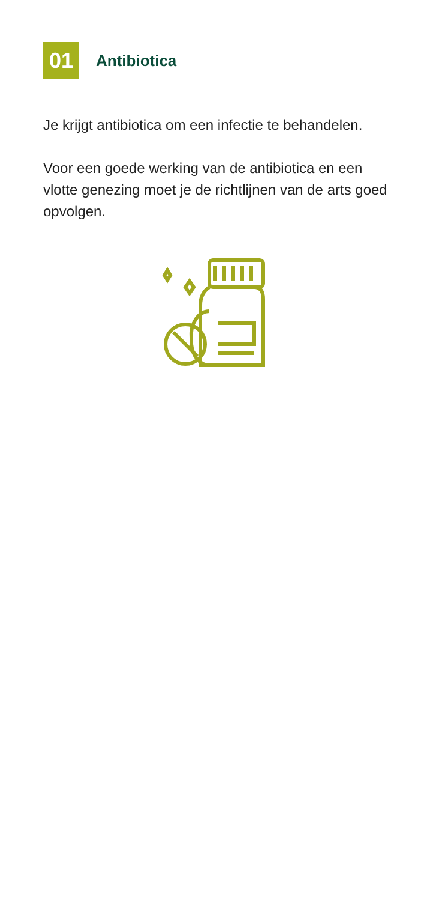01
Antibiotica
Je krijgt antibiotica om een infectie te behandelen.
Voor een goede werking van de antibiotica en een vlotte genezing moet je de richtlijnen van de arts goed opvolgen.